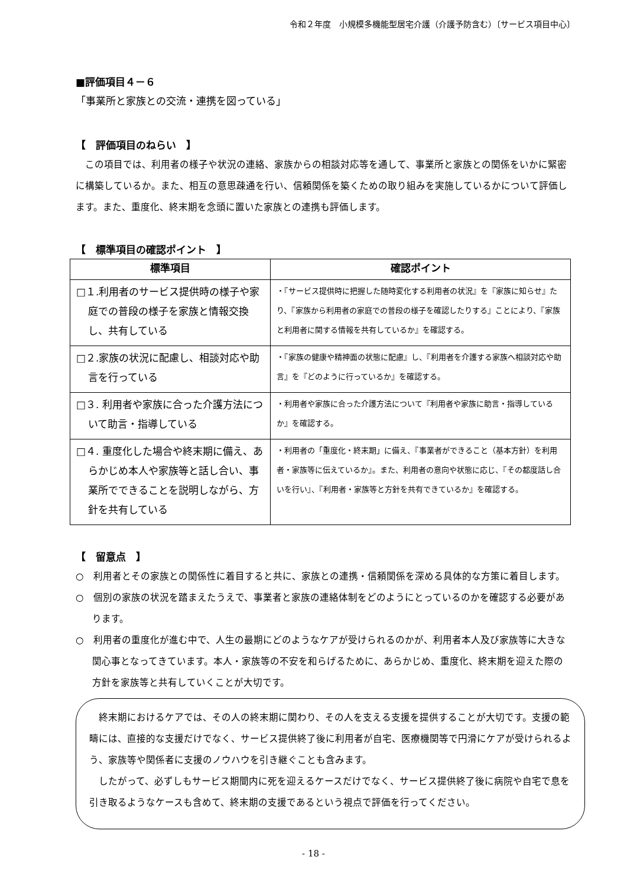令和２年度　小規模多機能型居宅介護（介護予防含む）〔サービス項目中心〕
■評価項目４－６
「事業所と家族との交流・連携を図っている」
【　評価項目のねらい　】
　この項目では、利用者の様子や状況の連絡、家族からの相談対応等を通して、事業所と家族との関係をいかに緊密に構築しているか。また、相互の意思疎通を行い、信頼関係を築くための取り組みを実施しているかについて評価します。また、重度化、終末期を念頭に置いた家族との連携も評価します。
【　標準項目の確認ポイント　】
| 標準項目 | 確認ポイント |
| --- | --- |
| □１.利用者のサービス提供時の様子や家庭での普段の様子を家族と情報交換し、共有している | ・『サービス提供時に把握した随時変化する利用者の状況』を『家族に知らせ』たり、『家族から利用者の家庭での普段の様子を確認したりする』ことにより、『家族と利用者に関する情報を共有しているか』を確認する。 |
| □２.家族の状況に配慮し、相談対応や助言を行っている | ・『家族の健康や精神面の状態に配慮』し、『利用者を介護する家族へ相談対応や助言』を『どのように行っているか』を確認する。 |
| □３. 利用者や家族に合った介護方法について助言・指導している | ・利用者や家族に合った介護方法について『利用者や家族に助言・指導しているか』を確認する。 |
| □４. 重度化した場合や終末期に備え、あらかじめ本人や家族等と話し合い、事業所でできることを説明しながら、方針を共有している | ・利用者の「重度化・終末期」に備え、『事業者ができること（基本方針）を利用者・家族等に伝えているか』。また、利用者の意向や状態に応じ、『その都度話し合いを行い』、『利用者・家族等と方針を共有できているか』を確認する。 |
【　留意点　】
○　利用者とその家族との関係性に着目すると共に、家族との連携・信頼関係を深める具体的な方策に着目します。
○　個別の家族の状況を踏まえたうえで、事業者と家族の連絡体制をどのようにとっているのかを確認する必要があります。
○　利用者の重度化が進む中で、人生の最期にどのようなケアが受けられるのかが、利用者本人及び家族等に大きな関心事となってきています。本人・家族等の不安を和らげるために、あらかじめ、重度化、終末期を迎えた際の方針を家族等と共有していくことが大切です。
　終末期におけるケアでは、その人の終末期に関わり、その人を支える支援を提供することが大切です。支援の範疇には、直接的な支援だけでなく、サービス提供終了後に利用者が自宅、医療機関等で円滑にケアが受けられるよう、家族等や関係者に支援のノウハウを引き継ぐことも含みます。
　したがって、必ずしもサービス期間内に死を迎えるケースだけでなく、サービス提供終了後に病院や自宅で息を引き取るようなケースも含めて、終末期の支援であるという視点で評価を行ってください。
- 18 -